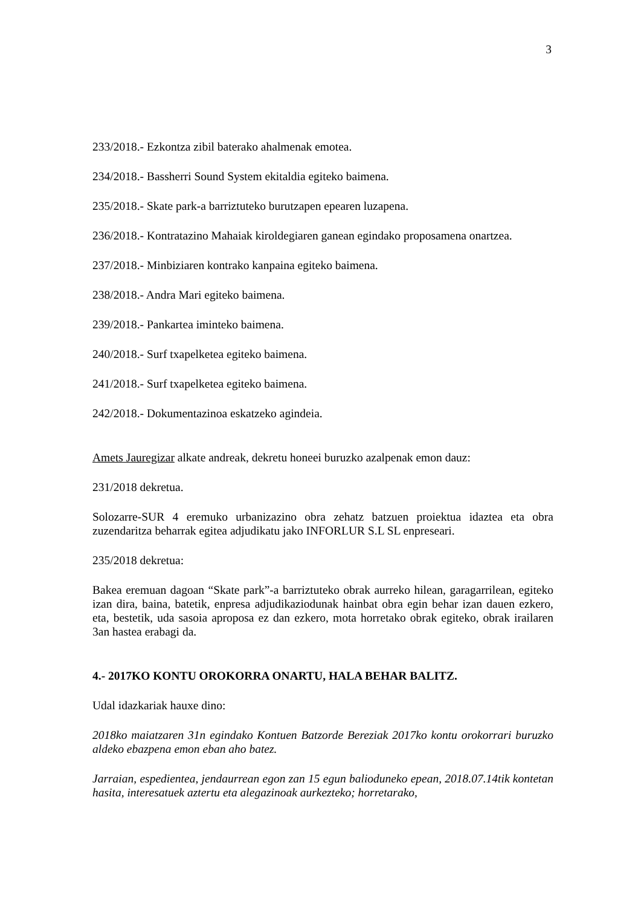3
233/2018.- Ezkontza zibil baterako ahalmenak emotea.
234/2018.- Bassherri Sound System ekitaldia egiteko baimena.
235/2018.- Skate park-a barriztuteko burutzapen epearen luzapena.
236/2018.- Kontratazino Mahaiak kiroldegiaren ganean egindako proposamena onartzea.
237/2018.- Minbiziaren kontrako kanpaina egiteko baimena.
238/2018.- Andra Mari egiteko baimena.
239/2018.- Pankartea iminteko baimena.
240/2018.- Surf txapelketea egiteko baimena.
241/2018.- Surf txapelketea egiteko baimena.
242/2018.- Dokumentazinoa eskatzeko agindeia.
Amets Jauregizar alkate andreak, dekretu honeei buruzko azalpenak emon dauz:
231/2018 dekretua.
Solozarre-SUR 4 eremuko urbanizazino obra zehatz batzuen proiektua idaztea eta obra zuzendaritza beharrak egitea adjudikatu jako INFORLUR S.L SL enpreseari.
235/2018 dekretua:
Bakea eremuan dagoan “Skate park”-a barriztuteko obrak aurreko hilean, garagarrilean, egiteko izan dira, baina, batetik, enpresa adjudikaziodunak hainbat obra egin behar izan dauen ezkero, eta, bestetik, uda sasoia aproposa ez dan ezkero, mota horretako obrak egiteko, obrak irailaren 3an hastea erabagi da.
4.- 2017KO KONTU OROKORRA ONARTU, HALA BEHAR BALITZ.
Udal idazkariak hauxe dino:
2018ko maiatzaren 31n egindako Kontuen Batzorde Bereziak 2017ko kontu orokorrari buruzko aldeko ebazpena emon eban aho batez.
Jarraian, espedientea, jendaurrean egon zan 15 egun balioduneko epean, 2018.07.14tik kontetan hasita, interesatuek aztertu eta alegazinoak aurkezteko; horretarako,